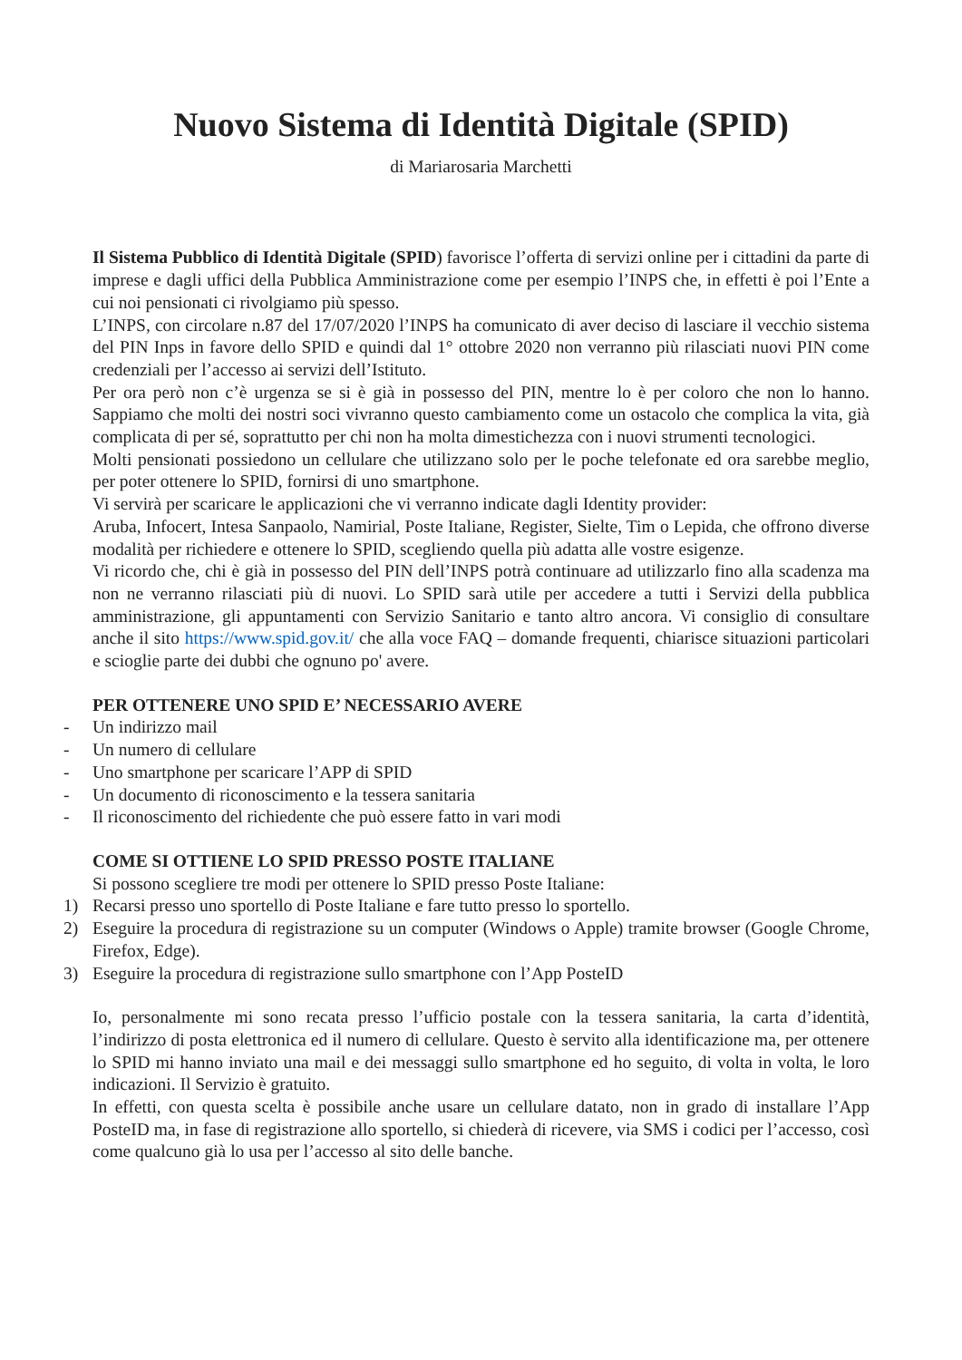Nuovo Sistema di Identità Digitale (SPID)
di Mariarosaria Marchetti
Il Sistema Pubblico di Identità Digitale (SPID) favorisce l’offerta di servizi online per i cittadini da parte di imprese e dagli uffici della Pubblica Amministrazione come per esempio l’INPS che, in effetti è poi l’Ente a cui noi pensionati ci rivolgiamo più spesso.
L’INPS, con circolare n.87 del 17/07/2020 l’INPS ha comunicato di aver deciso di lasciare il vecchio sistema del PIN Inps in favore dello SPID e quindi dal 1° ottobre 2020 non verranno più rilasciati nuovi PIN come credenziali per l’accesso ai servizi dell’Istituto.
Per ora però non c’è urgenza se si è già in possesso del PIN, mentre lo è per coloro che non lo hanno. Sappiamo che molti dei nostri soci vivranno questo cambiamento come un ostacolo che complica la vita, già complicata di per sé, soprattutto per chi non ha molta dimestichezza con i nuovi strumenti tecnologici.
Molti pensionati possiedono un cellulare che utilizzano solo per le poche telefonate ed ora sarebbe meglio, per poter ottenere lo SPID, fornirsi di uno smartphone.
Vi servirà per scaricare le applicazioni che vi verranno indicate dagli Identity provider:
Aruba, Infocert, Intesa Sanpaolo, Namirial, Poste Italiane, Register, Sielte, Tim o Lepida, che offrono diverse modalità per richiedere e ottenere lo SPID, scegliendo quella più adatta alle vostre esigenze.
Vi ricordo che, chi è già in possesso del PIN dell’INPS potrà continuare ad utilizzarlo fino alla scadenza ma non ne verranno rilasciati più di nuovi. Lo SPID sarà utile per accedere a tutti i Servizi della pubblica amministrazione, gli appuntamenti con Servizio Sanitario e tanto altro ancora. Vi consiglio di consultare anche il sito https://www.spid.gov.it/ che alla voce FAQ – domande frequenti, chiarisce situazioni particolari e scioglie parte dei dubbi che ognuno po' avere.
PER OTTENERE UNO SPID E’ NECESSARIO AVERE
- Un indirizzo mail
- Un numero di cellulare
- Uno smartphone per scaricare l’APP di SPID
- Un documento di riconoscimento e la tessera sanitaria
- Il riconoscimento del richiedente che può essere fatto in vari modi
COME SI OTTIENE LO SPID PRESSO POSTE ITALIANE
Si possono scegliere tre modi per ottenere lo SPID presso Poste Italiane:
1) Recarsi presso uno sportello di Poste Italiane e fare tutto presso lo sportello.
2) Eseguire la procedura di registrazione su un computer (Windows o Apple) tramite browser (Google Chrome, Firefox, Edge).
3) Eseguire la procedura di registrazione sullo smartphone con l’App PosteID
Io, personalmente mi sono recata presso l’ufficio postale con la tessera sanitaria, la carta d’identità, l’indirizzo di posta elettronica ed il numero di cellulare. Questo è servito alla identificazione ma, per ottenere lo SPID mi hanno inviato una mail e dei messaggi sullo smartphone ed ho seguito, di volta in volta, le loro indicazioni. Il Servizio è gratuito.
In effetti, con questa scelta è possibile anche usare un cellulare datato, non in grado di installare l’App PosteID ma, in fase di registrazione allo sportello, si chiederà di ricevere, via SMS i codici per l’accesso, così come qualcuno già lo usa per l’accesso al sito delle banche.